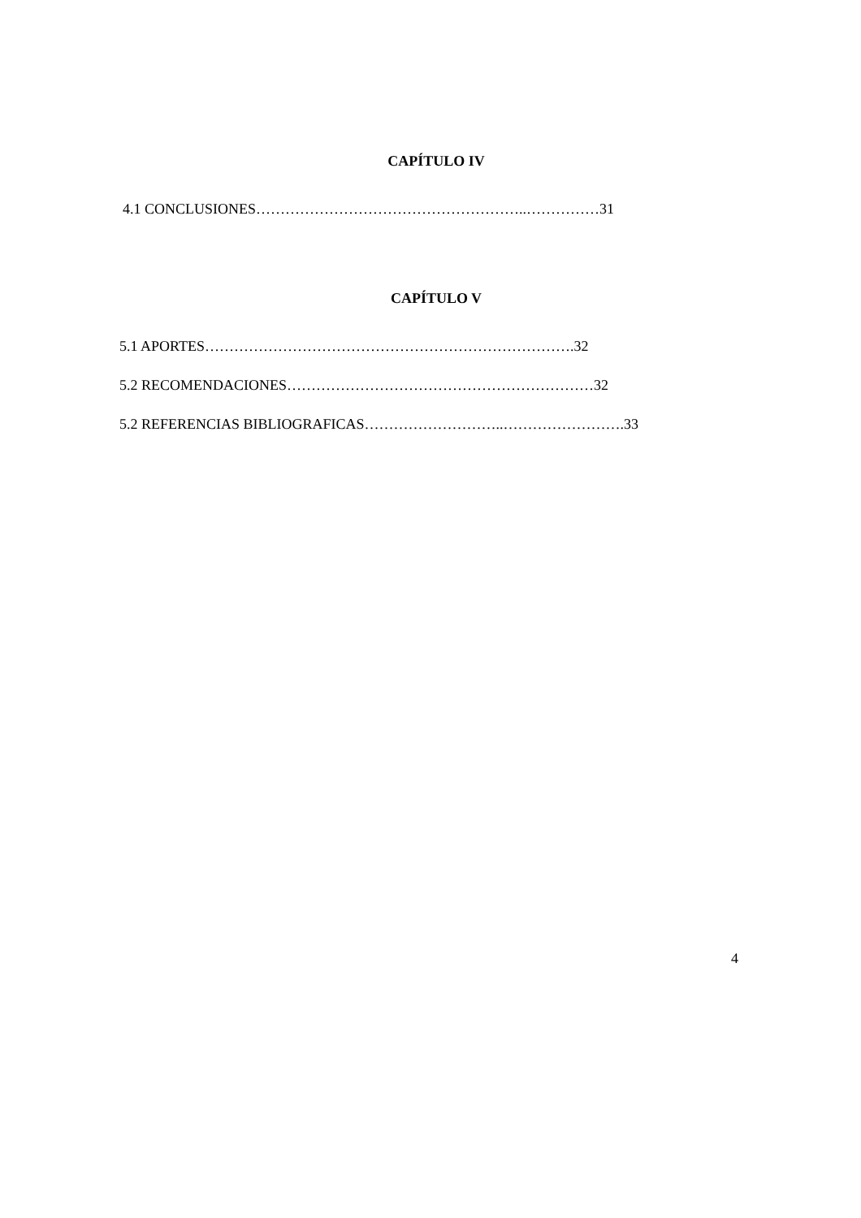CAPÍTULO IV
4.1 CONCLUSIONES………………………………………………..……………31
CAPÍTULO V
5.1 APORTES………………………………………………………………….32
5.2 RECOMENDACIONES………………………………………………………32
5.2 REFERENCIAS BIBLIOGRAFICAS………………………..…………………….33
4